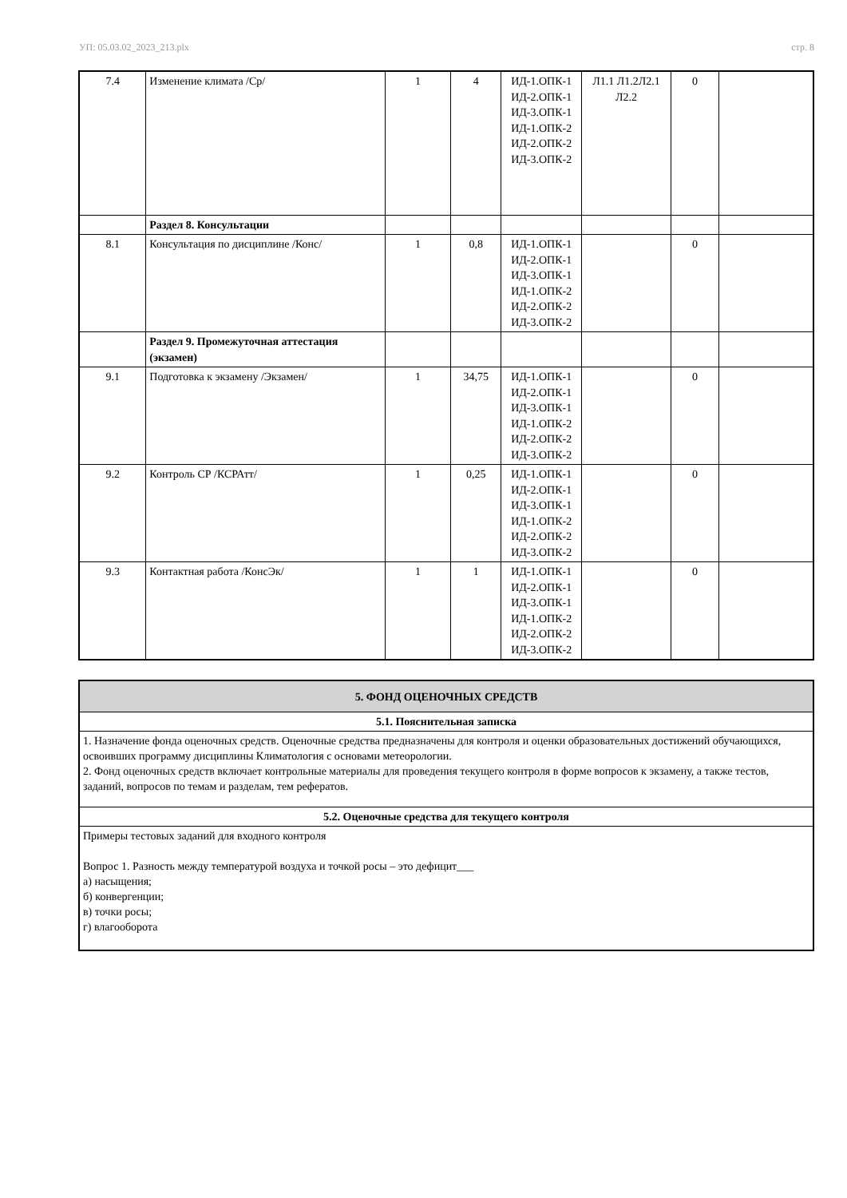УП: 05.03.02_2023_213.plx стр. 8
| 7.4 | Изменение климата /Ср/ | 1 | 4 | ИД-1.ОПК-1 ИД-2.ОПК-1 ИД-3.ОПК-1 ИД-1.ОПК-2 ИД-2.ОПК-2 ИД-3.ОПК-2 | Л1.1 Л1.2Л2.1 Л2.2 | 0 | |
| | Раздел 8. Консультации | | | | | | |
| 8.1 | Консультация по дисциплине /Конс/ | 1 | 0,8 | ИД-1.ОПК-1 ИД-2.ОПК-1 ИД-3.ОПК-1 ИД-1.ОПК-2 ИД-2.ОПК-2 ИД-3.ОПК-2 | | 0 | |
| | Раздел 9. Промежуточная аттестация (экзамен) | | | | | | |
| 9.1 | Подготовка к экзамену /Экзамен/ | 1 | 34,75 | ИД-1.ОПК-1 ИД-2.ОПК-1 ИД-3.ОПК-1 ИД-1.ОПК-2 ИД-2.ОПК-2 ИД-3.ОПК-2 | | 0 | |
| 9.2 | Контроль СР /КСРАтт/ | 1 | 0,25 | ИД-1.ОПК-1 ИД-2.ОПК-1 ИД-3.ОПК-1 ИД-1.ОПК-2 ИД-2.ОПК-2 ИД-3.ОПК-2 | | 0 | |
| 9.3 | Контактная работа /КонсЭк/ | 1 | 1 | ИД-1.ОПК-1 ИД-2.ОПК-1 ИД-3.ОПК-1 ИД-1.ОПК-2 ИД-2.ОПК-2 ИД-3.ОПК-2 | | 0 | |
| 5. ФОНД ОЦЕНОЧНЫХ СРЕДСТВ |
| 5.1. Пояснительная записка |
| 1. Назначение фонда оценочных средств. Оценочные средства предназначены для контроля и оценки образовательных достижений обучающихся, освоивших программу дисциплины Климатология с основами метеорологии. 2. Фонд оценочных средств включает контрольные материалы для проведения текущего контроля в форме вопросов к экзамену, а также тестов, заданий, вопросов по темам и разделам, тем рефератов. |
| 5.2. Оценочные средства для текущего контроля |
| Примеры тестовых заданий для входного контроля Вопрос 1. Разность между температурой воздуха и точкой росы – это дефицит___ а) насыщения; б) конвергенции; в) точки росы; г) влагооборота |